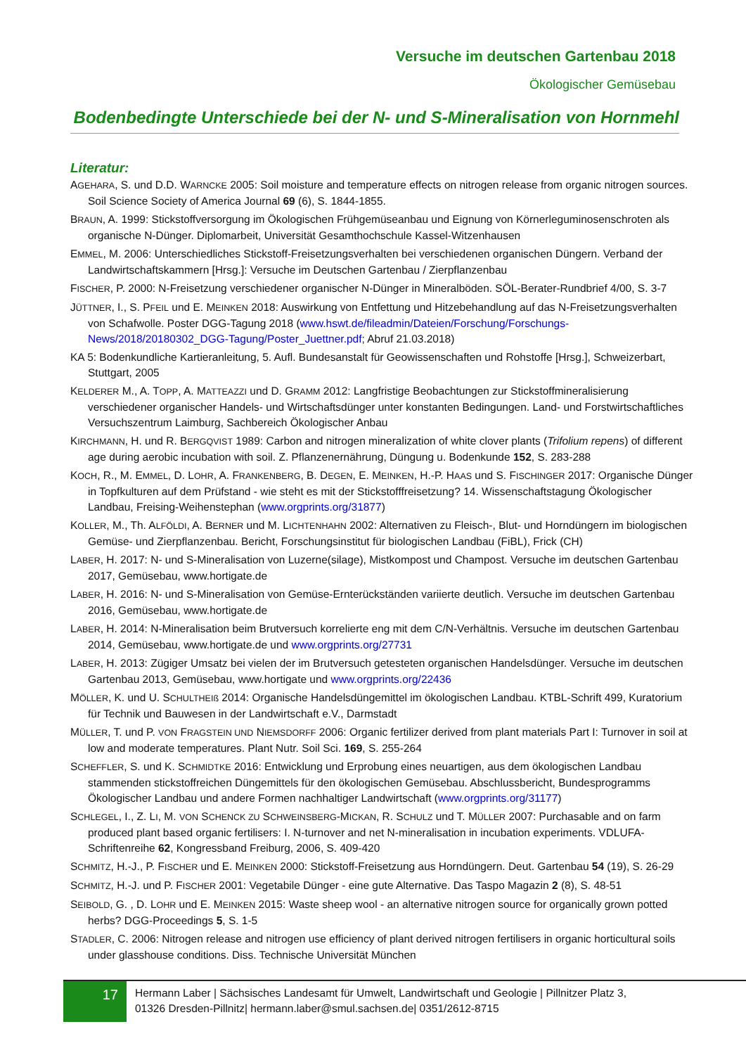Versuche im deutschen Gartenbau 2018
Ökologischer Gemüsebau
Bodenbedingte Unterschiede bei der N- und S-Mineralisation von Hornmehl
Literatur:
AGEHARA, S. und D.D. WARNCKE 2005: Soil moisture and temperature effects on nitrogen release from organic nitrogen sources. Soil Science Society of America Journal 69 (6), S. 1844-1855.
BRAUN, A. 1999: Stickstoffversorgung im Ökologischen Frühgemüseanbau und Eignung von Körnerleguminosenschroten als organische N-Dünger. Diplomarbeit, Universität Gesamthochschule Kassel-Witzenhausen
EMMEL, M. 2006: Unterschiedliches Stickstoff-Freisetzungsverhalten bei verschiedenen organischen Düngern. Verband der Landwirtschaftskammern [Hrsg.]: Versuche im Deutschen Gartenbau / Zierpflanzenbau
FISCHER, P. 2000: N-Freisetzung verschiedener organischer N-Dünger in Mineralböden. SÖL-Berater-Rundbrief 4/00, S. 3-7
JÜTTNER, I., S. PFEIL und E. MEINKEN 2018: Auswirkung von Entfettung und Hitzebehandlung auf das N-Freisetzungsverhalten von Schafwolle. Poster DGG-Tagung 2018 (www.hswt.de/fileadmin/Dateien/Forschung/Forschungs-News/2018/20180302_DGG-Tagung/Poster_Juettner.pdf; Abruf 21.03.2018)
KA 5: Bodenkundliche Kartieranleitung, 5. Aufl. Bundesanstalt für Geowissenschaften und Rohstoffe [Hrsg.], Schweizerbart, Stuttgart, 2005
KELDERER M., A. TOPP, A. MATTEAZZI und D. GRAMM 2012: Langfristige Beobachtungen zur Stickstoffmineralisierung verschiedener organischer Handels- und Wirtschaftsdünger unter konstanten Bedingungen. Land- und Forstwirtschaftliches Versuchszentrum Laimburg, Sachbereich Ökologischer Anbau
KIRCHMANN, H. und R. BERGQVIST 1989: Carbon and nitrogen mineralization of white clover plants (Trifolium repens) of different age during aerobic incubation with soil. Z. Pflanzenernährung, Düngung u. Bodenkunde 152, S. 283-288
KOCH, R., M. EMMEL, D. LOHR, A. FRANKENBERG, B. DEGEN, E. MEINKEN, H.-P. HAAS und S. FISCHINGER 2017: Organische Dünger in Topfkulturen auf dem Prüfstand - wie steht es mit der Stickstofffreisetzung? 14. Wissenschaftstagung Ökologischer Landbau, Freising-Weihenstephan (www.orgprints.org/31877)
KOLLER, M., Th. ALFÖLDI, A. BERNER und M. LICHTENHAHN 2002: Alternativen zu Fleisch-, Blut- und Horndüngern im biologischen Gemüse- und Zierpflanzenbau. Bericht, Forschungsinstitut für biologischen Landbau (FiBL), Frick (CH)
LABER, H. 2017: N- und S-Mineralisation von Luzerne(silage), Mistkompost und Champost. Versuche im deutschen Gartenbau 2017, Gemüsebau, www.hortigate.de
LABER, H. 2016: N- und S-Mineralisation von Gemüse-Ernterückständen variierte deutlich. Versuche im deutschen Gartenbau 2016, Gemüsebau, www.hortigate.de
LABER, H. 2014: N-Mineralisation beim Brutversuch korrelierte eng mit dem C/N-Verhältnis. Versuche im deutschen Gartenbau 2014, Gemüsebau, www.hortigate.de und www.orgprints.org/27731
LABER, H. 2013: Zügiger Umsatz bei vielen der im Brutversuch getesteten organischen Handelsdünger. Versuche im deutschen Gartenbau 2013, Gemüsebau, www.hortigate und www.orgprints.org/22436
MÖLLER, K. und U. SCHULTHEIß 2014: Organische Handelsdüngemittel im ökologischen Landbau. KTBL-Schrift 499, Kuratorium für Technik und Bauwesen in der Landwirtschaft e.V., Darmstadt
MÜLLER, T. und P. VON FRAGSTEIN UND NIEMSDORFF 2006: Organic fertilizer derived from plant materials Part I: Turnover in soil at low and moderate temperatures. Plant Nutr. Soil Sci. 169, S. 255-264
SCHEFFLER, S. und K. SCHMIDTKE 2016: Entwicklung und Erprobung eines neuartigen, aus dem ökologischen Landbau stammenden stickstoffreichen Düngemittels für den ökologischen Gemüsebau. Abschlussbericht, Bundesprogramms Ökologischer Landbau und andere Formen nachhaltiger Landwirtschaft (www.orgprints.org/31177)
SCHLEGEL, I., Z. LI, M. VON SCHENCK ZU SCHWEINSBERG-MICKAN, R. SCHULZ und T. MÜLLER 2007: Purchasable and on farm produced plant based organic fertilisers: I. N-turnover and net N-mineralisation in incubation experiments. VDLUFA-Schriftenreihe 62, Kongressband Freiburg, 2006, S. 409-420
SCHMITZ, H.-J., P. FISCHER und E. MEINKEN 2000: Stickstoff-Freisetzung aus Horndüngern. Deut. Gartenbau 54 (19), S. 26-29
SCHMITZ, H.-J. und P. FISCHER 2001: Vegetabile Dünger - eine gute Alternative. Das Taspo Magazin 2 (8), S. 48-51
SEIBOLD, G. , D. LOHR und E. MEINKEN 2015: Waste sheep wool - an alternative nitrogen source for organically grown potted herbs? DGG-Proceedings 5, S. 1-5
STADLER, C. 2006: Nitrogen release and nitrogen use efficiency of plant derived nitrogen fertilisers in organic horticultural soils under glasshouse conditions. Diss. Technische Universität München
17
Hermann Laber | Sächsisches Landesamt für Umwelt, Landwirtschaft und Geologie | Pillnitzer Platz 3,
01326 Dresden-Pillnitz| hermann.laber@smul.sachsen.de| 0351/2612-8715